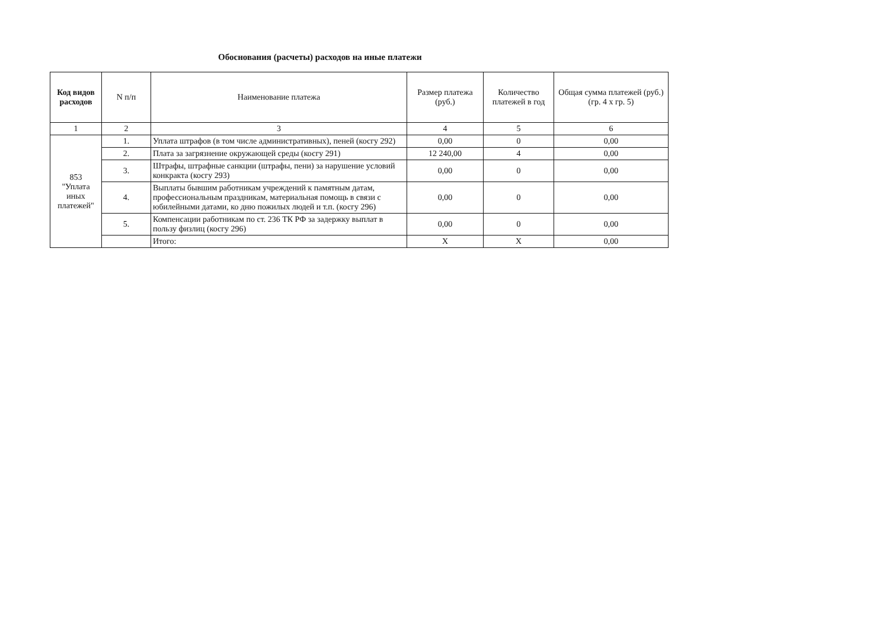Обоснования (расчеты) расходов на иные платежи
| Код видов расходов | N п/п | Наименование платежа | Размер платежа (руб.) | Количество платежей в год | Общая сумма платежей (руб.) (гр. 4 х гр. 5) |
| --- | --- | --- | --- | --- | --- |
| 1 | 2 | 3 | 4 | 5 | 6 |
| 853 "Уплата иных платежей" | 1. | Уплата штрафов (в том числе административных), пеней (косгу 292) | 0,00 | 0 | 0,00 |
| | 2. | Плата за загрязнение окружающей среды (косгу 291) | 12 240,00 | 4 | 0,00 |
| | 3. | Штрафы, штрафные санкции (штрафы, пени) за нарушение условий конкракта (косгу 293) | 0,00 | 0 | 0,00 |
| | 4. | Выплаты бывшим работникам учреждений к памятным датам, профессиональным праздникам, материальная помощь в связи с юбилейными датами, ко дню пожилых людей и т.п. (косгу 296) | 0,00 | 0 | 0,00 |
| | 5. | Компенсации работникам по ст. 236 ТК РФ за задержку выплат в пользу физлиц (косгу 296) | 0,00 | 0 | 0,00 |
| | | Итого: | Х | Х | 0,00 |